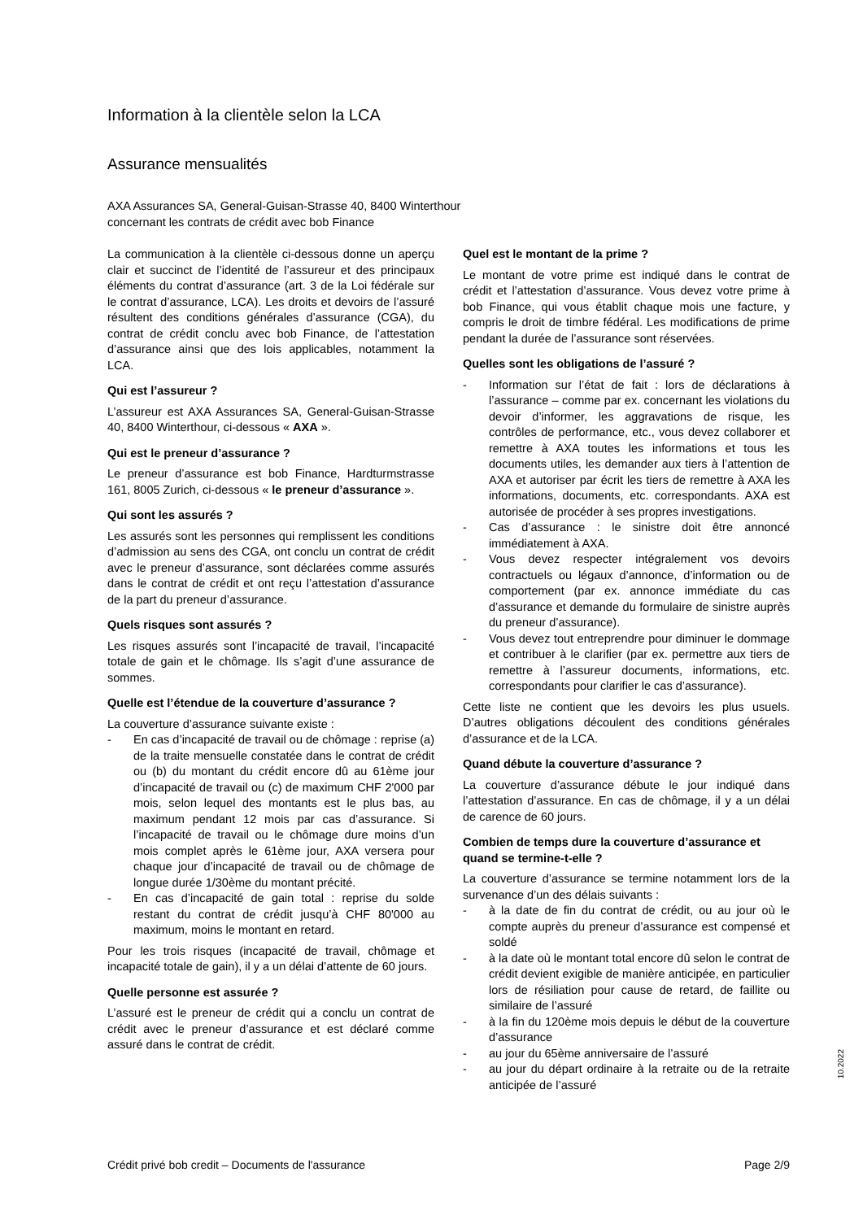Information à la clientèle selon la LCA
Assurance mensualités
AXA Assurances SA, General-Guisan-Strasse 40, 8400 Winterthour
concernant les contrats de crédit avec bob Finance
La communication à la clientèle ci-dessous donne un aperçu clair et succinct de l’identité de l’assureur et des principaux éléments du contrat d’assurance (art. 3 de la Loi fédérale sur le contrat d’assurance, LCA). Les droits et devoirs de l’assuré résultent des conditions générales d’assurance (CGA), du contrat de crédit conclu avec bob Finance, de l’attestation d’assurance ainsi que des lois applicables, notamment la LCA.
Qui est l’assureur ?
L’assureur est AXA Assurances SA, General-Guisan-Strasse 40, 8400 Winterthour, ci-dessous « AXA ».
Qui est le preneur d’assurance ?
Le preneur d’assurance est bob Finance, Hardturmstrasse 161, 8005 Zurich, ci-dessous « le preneur d’assurance ».
Qui sont les assurés ?
Les assurés sont les personnes qui remplissent les conditions d’admission au sens des CGA, ont conclu un contrat de crédit avec le preneur d’assurance, sont déclarées comme assurés dans le contrat de crédit et ont reçu l’attestation d’assurance de la part du preneur d’assurance.
Quels risques sont assurés ?
Les risques assurés sont l’incapacité de travail, l’incapacité totale de gain et le chômage. Ils s’agit d’une assurance de sommes.
Quelle est l’étendue de la couverture d’assurance ?
La couverture d’assurance suivante existe :
- En cas d’incapacité de travail ou de chômage : reprise (a) de la traite mensuelle constatée dans le contrat de crédit ou (b) du montant du crédit encore dû au 61ème jour d’incapacité de travail ou (c) de maximum CHF 2'000 par mois, selon lequel des montants est le plus bas, au maximum pendant 12 mois par cas d’assurance. Si l’incapacité de travail ou le chômage dure moins d’un mois complet après le 61ème jour, AXA versera pour chaque jour d’incapacité de travail ou de chômage de longue durée 1/30ème du montant précité.
- En cas d’incapacité de gain total : reprise du solde restant du contrat de crédit jusqu’à CHF 80'000 au maximum, moins le montant en retard.
Pour les trois risques (incapacité de travail, chômage et incapacité totale de gain), il y a un délai d’attente de 60 jours.
Quelle personne est assurée ?
L’assuré est le preneur de crédit qui a conclu un contrat de crédit avec le preneur d’assurance et est déclaré comme assuré dans le contrat de crédit.
Quel est le montant de la prime ?
Le montant de votre prime est indiqué dans le contrat de crédit et l’attestation d’assurance. Vous devez votre prime à bob Finance, qui vous établit chaque mois une facture, y compris le droit de timbre fédéral. Les modifications de prime pendant la durée de l’assurance sont réservées.
Quelles sont les obligations de l’assuré ?
- Information sur l’état de fait : lors de déclarations à l’assurance – comme par ex. concernant les violations du devoir d’informer, les aggravations de risque, les contrôles de performance, etc., vous devez collaborer et remettre à AXA toutes les informations et tous les documents utiles, les demander aux tiers à l’attention de AXA et autoriser par écrit les tiers de remettre à AXA les informations, documents, etc. correspondants. AXA est autorisée de procéder à ses propres investigations.
- Cas d’assurance : le sinistre doit être annoncé immédiatement à AXA.
- Vous devez respecter intégralement vos devoirs contractuels ou légaux d’annonce, d’information ou de comportement (par ex. annonce immédiate du cas d’assurance et demande du formulaire de sinistre auprès du preneur d’assurance).
- Vous devez tout entreprendre pour diminuer le dommage et contribuer à le clarifier (par ex. permettre aux tiers de remettre à l’assureur documents, informations, etc. correspondants pour clarifier le cas d’assurance).
Cette liste ne contient que les devoirs les plus usuels. D’autres obligations découlent des conditions générales d’assurance et de la LCA.
Quand débute la couverture d’assurance ?
La couverture d’assurance débute le jour indiqué dans l’attestation d’assurance. En cas de chômage, il y a un délai de carence de 60 jours.
Combien de temps dure la couverture d’assurance et quand se termine-t-elle ?
La couverture d’assurance se termine notamment lors de la survenance d’un des délais suivants :
- à la date de fin du contrat de crédit, ou au jour où le compte auprès du preneur d’assurance est compensé et soldé
- à la date où le montant total encore dû selon le contrat de crédit devient exigible de manière anticipée, en particulier lors de résiliation pour cause de retard, de faillite ou similaire de l’assuré
- à la fin du 120ème mois depuis le début de la couverture d’assurance
- au jour du 65ème anniversaire de l’assuré
- au jour du départ ordinaire à la retraite ou de la retraite anticipée de l’assuré
10.2022
Crédit privé bob credit – Documents de l'assurance Page 2/9